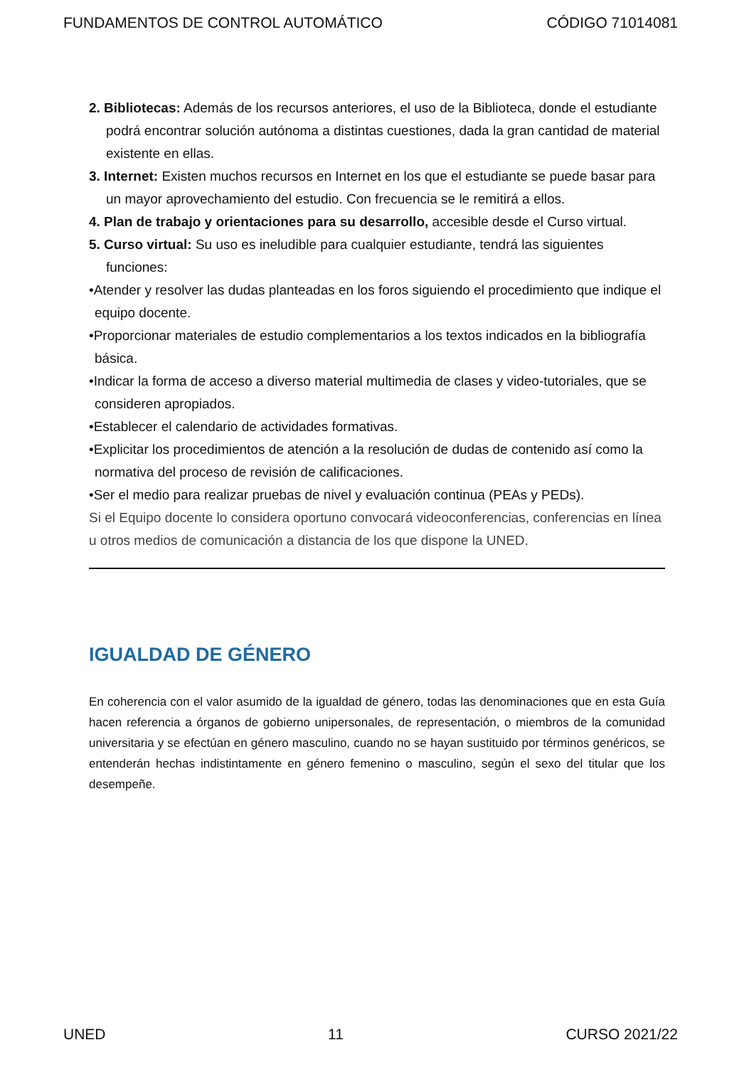FUNDAMENTOS DE CONTROL AUTOMÁTICO CÓDIGO 71014081
2. Bibliotecas: Además de los recursos anteriores, el uso de la Biblioteca, donde el estudiante podrá encontrar solución autónoma a distintas cuestiones, dada la gran cantidad de material existente en ellas.
3. Internet: Existen muchos recursos en Internet en los que el estudiante se puede basar para un mayor aprovechamiento del estudio. Con frecuencia se le remitirá a ellos.
4. Plan de trabajo y orientaciones para su desarrollo, accesible desde el Curso virtual.
5. Curso virtual: Su uso es ineludible para cualquier estudiante, tendrá las siguientes funciones:
•Atender y resolver las dudas planteadas en los foros siguiendo el procedimiento que indique el equipo docente.
•Proporcionar materiales de estudio complementarios a los textos indicados en la bibliografía básica.
•Indicar la forma de acceso a diverso material multimedia de clases y video-tutoriales, que se consideren apropiados.
•Establecer el calendario de actividades formativas.
•Explicitar los procedimientos de atención a la resolución de dudas de contenido así como la normativa del proceso de revisión de calificaciones.
•Ser el medio para realizar pruebas de nivel y evaluación continua (PEAs y PEDs).
Si el Equipo docente lo considera oportuno convocará videoconferencias, conferencias en línea u otros medios de comunicación a distancia de los que dispone la UNED.
IGUALDAD DE GÉNERO
En coherencia con el valor asumido de la igualdad de género, todas las denominaciones que en esta Guía hacen referencia a órganos de gobierno unipersonales, de representación, o miembros de la comunidad universitaria y se efectúan en género masculino, cuando no se hayan sustituido por términos genéricos, se entenderán hechas indistintamente en género femenino o masculino, según el sexo del titular que los desempeñe.
UNED 11 CURSO 2021/22